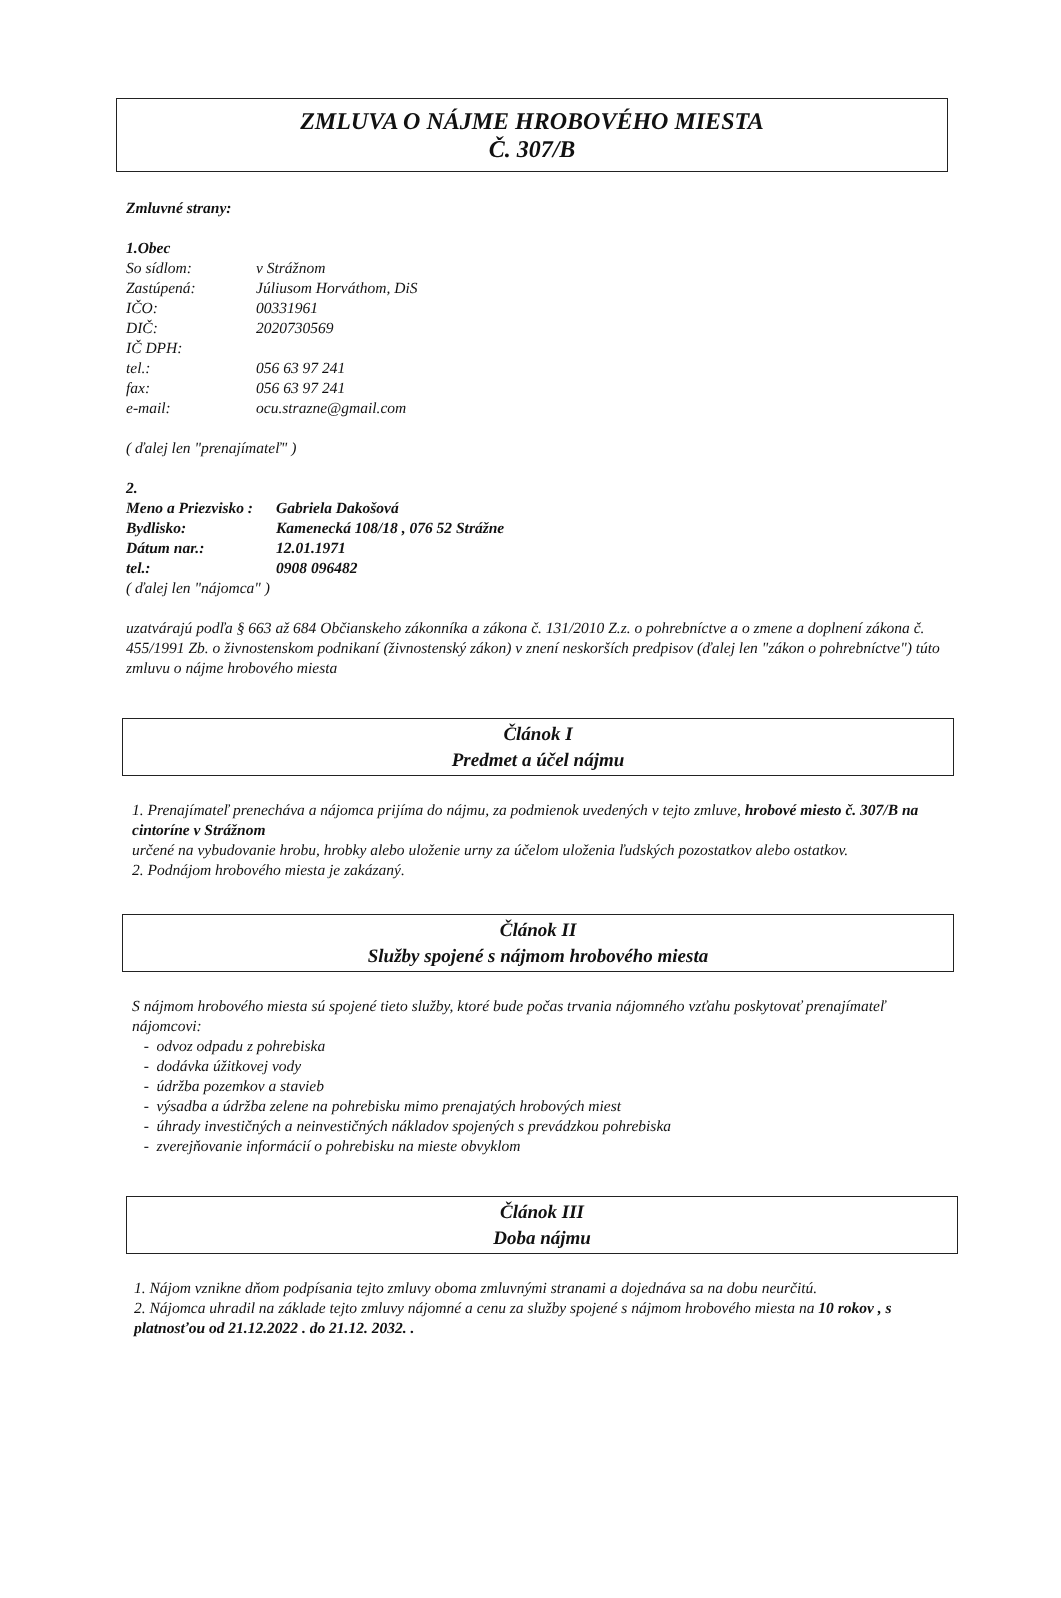ZMLUVA O NÁJME HROBOVÉHO MIESTA
Č. 307/B
Zmluvné strany:
1.Obec
So sídlom: v Strážnom
Zastúpená: Júliusom Horváthom, DiS
IČO: 00331961
DIČ: 2020730569
IČ DPH:
tel.: 056 63 97 241
fax: 056 63 97 241
e-mail: ocu.strazne@gmail.com
( ďalej len "prenajímateľ" )
2.
Meno a Priezvisko : Gabriela Dakošová
Bydlisko: Kamenecká 108/18 , 076 52 Strážne
Dátum nar.: 12.01.1971
tel.: 0908 096482
( ďalej len "nájomca" )
uzatvárajú podľa § 663 až 684 Občianskeho zákonníka a zákona č. 131/2010 Z.z. o pohrebníctve a o zmene a doplnení zákona č. 455/1991 Zb. o živnostenskom podnikaní (živnostenský zákon) v znení neskorších predpisov (ďalej len "zákon o pohrebníctve") túto zmluvu o nájme hrobového miesta
Článok I
Predmet a účel nájmu
1. Prenajímateľ prenecháva a nájomca prijíma do nájmu, za podmienok uvedených v tejto zmluve, hrobové miesto č. 307/B na cintoríne v Strážnom
určené na vybudovanie hrobu, hrobky alebo uloženie urny za účelom uloženia ľudských pozostatkov alebo ostatkov.
2. Podnájom hrobového miesta je zakázaný.
Článok II
Služby spojené s nájmom hrobového miesta
S nájmom hrobového miesta sú spojené tieto služby, ktoré bude počas trvania nájomného vzťahu poskytovať prenajímateľ nájomcovi:
- odvoz odpadu z pohrebiska
- dodávka úžitkovej vody
- údržba pozemkov a stavieb
- výsadba a údržba zelene na pohrebisku mimo prenajatých hrobových miest
- úhrady investičných a neinvestičných nákladov spojených s prevádzkou pohrebiska
- zverejňovanie informácií o pohrebisku na mieste obvyklom
Článok III
Doba nájmu
1. Nájom vznikne dňom podpísania tejto zmluvy oboma zmluvnými stranami a dojednáva sa na dobu neurčitú.
2. Nájomca uhradil na základe tejto zmluvy nájomné a cenu za služby spojené s nájmom hrobového miesta na 10 rokov , s platnosťou od 21.12.2022 . do 21.12. 2032. .